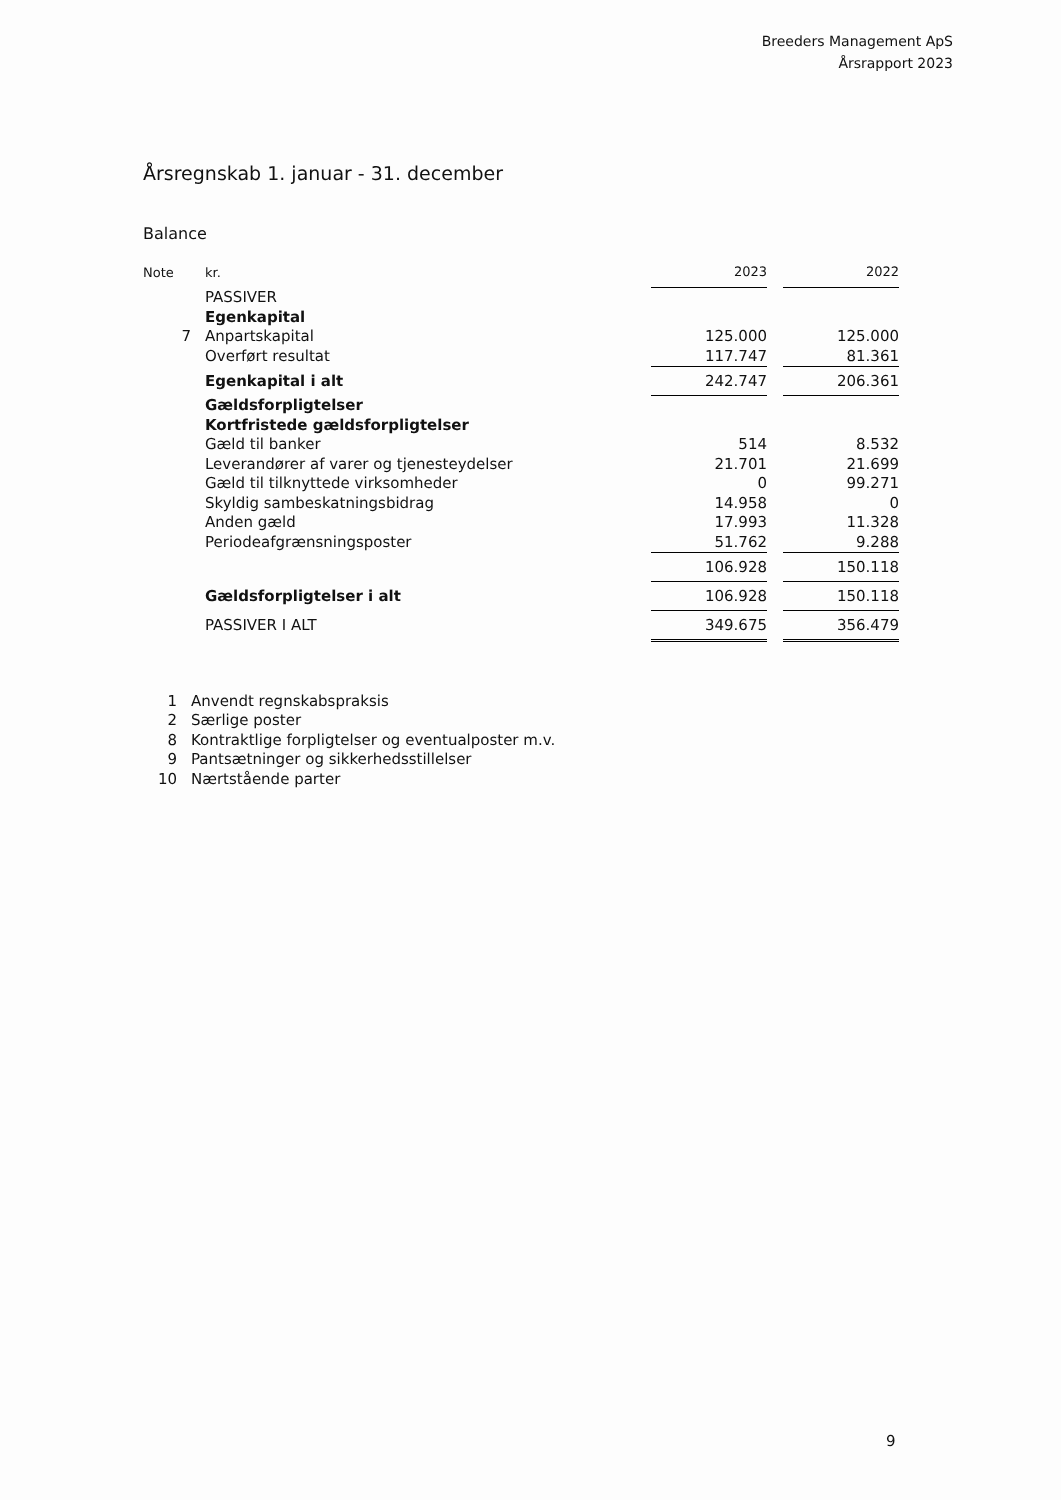Breeders Management ApS
Årsrapport 2023
Årsregnskab 1. januar - 31. december
Balance
| Note | kr. | 2023 | | 2022 |
| --- | --- | --- | --- | --- |
| | PASSIVER | | | |
| | Egenkapital | | | |
| 7 | Anpartskapital | 125.000 | | 125.000 |
| | Overført resultat | 117.747 | | 81.361 |
| | Egenkapital i alt | 242.747 | | 206.361 |
| | Gældsforpligtelser | | | |
| | Kortfristede gældsforpligtelser | | | |
| | Gæld til banker | 514 | | 8.532 |
| | Leverandører af varer og tjenesteydelser | 21.701 | | 21.699 |
| | Gæld til tilknyttede virksomheder | 0 | | 99.271 |
| | Skyldig sambeskatningsbidrag | 14.958 | | 0 |
| | Anden gæld | 17.993 | | 11.328 |
| | Periodeafgrænsningsposter | 51.762 | | 9.288 |
| | | 106.928 | | 150.118 |
| | Gældsforpligtelser i alt | 106.928 | | 150.118 |
| | PASSIVER I ALT | 349.675 | | 356.479 |
1 Anvendt regnskabspraksis
2 Særlige poster
8 Kontraktlige forpligtelser og eventualposter m.v.
9 Pantsætninger og sikkerhedsstillelser
10 Nærtstående parter
9